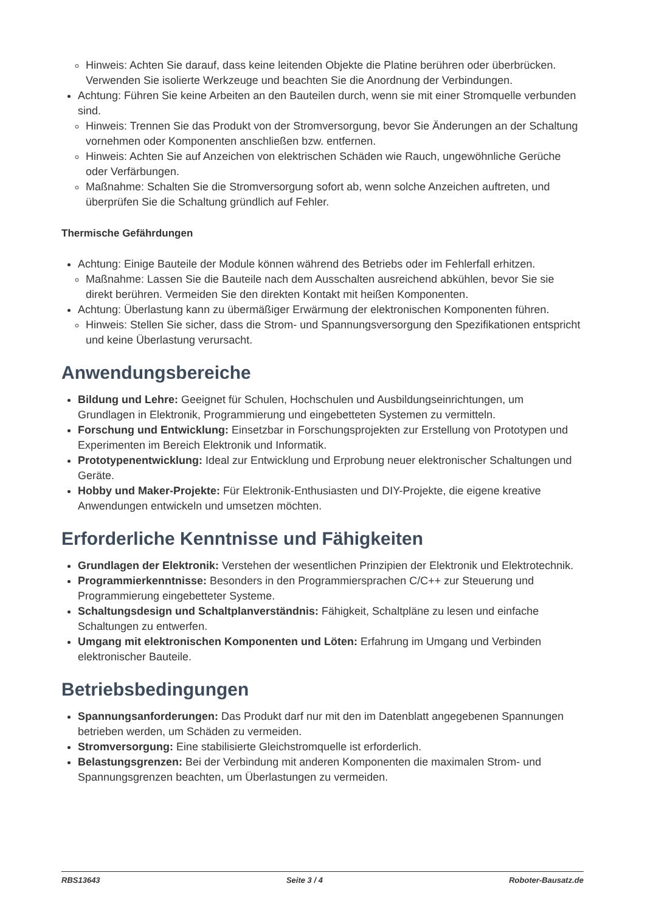Hinweis: Achten Sie darauf, dass keine leitenden Objekte die Platine berühren oder überbrücken. Verwenden Sie isolierte Werkzeuge und beachten Sie die Anordnung der Verbindungen.
Achtung: Führen Sie keine Arbeiten an den Bauteilen durch, wenn sie mit einer Stromquelle verbunden sind.
Hinweis: Trennen Sie das Produkt von der Stromversorgung, bevor Sie Änderungen an der Schaltung vornehmen oder Komponenten anschließen bzw. entfernen.
Hinweis: Achten Sie auf Anzeichen von elektrischen Schäden wie Rauch, ungewöhnliche Gerüche oder Verfärbungen.
Maßnahme: Schalten Sie die Stromversorgung sofort ab, wenn solche Anzeichen auftreten, und überprüfen Sie die Schaltung gründlich auf Fehler.
Thermische Gefährdungen
Achtung: Einige Bauteile der Module können während des Betriebs oder im Fehlerfall erhitzen.
Maßnahme: Lassen Sie die Bauteile nach dem Ausschalten ausreichend abkühlen, bevor Sie sie direkt berühren. Vermeiden Sie den direkten Kontakt mit heißen Komponenten.
Achtung: Überlastung kann zu übermäßiger Erwärmung der elektronischen Komponenten führen.
Hinweis: Stellen Sie sicher, dass die Strom- und Spannungsversorgung den Spezifikationen entspricht und keine Überlastung verursacht.
Anwendungsbereiche
Bildung und Lehre: Geeignet für Schulen, Hochschulen und Ausbildungseinrichtungen, um Grundlagen in Elektronik, Programmierung und eingebetteten Systemen zu vermitteln.
Forschung und Entwicklung: Einsetzbar in Forschungsprojekten zur Erstellung von Prototypen und Experimenten im Bereich Elektronik und Informatik.
Prototypenentwicklung: Ideal zur Entwicklung und Erprobung neuer elektronischer Schaltungen und Geräte.
Hobby und Maker-Projekte: Für Elektronik-Enthusiasten und DIY-Projekte, die eigene kreative Anwendungen entwickeln und umsetzen möchten.
Erforderliche Kenntnisse und Fähigkeiten
Grundlagen der Elektronik: Verstehen der wesentlichen Prinzipien der Elektronik und Elektrotechnik.
Programmierkenntnisse: Besonders in den Programmiersprachen C/C++ zur Steuerung und Programmierung eingebetteter Systeme.
Schaltungsdesign und Schaltplanverständnis: Fähigkeit, Schaltpläne zu lesen und einfache Schaltungen zu entwerfen.
Umgang mit elektronischen Komponenten und Löten: Erfahrung im Umgang und Verbinden elektronischer Bauteile.
Betriebsbedingungen
Spannungsanforderungen: Das Produkt darf nur mit den im Datenblatt angegebenen Spannungen betrieben werden, um Schäden zu vermeiden.
Stromversorgung: Eine stabilisierte Gleichstromquelle ist erforderlich.
Belastungsgrenzen: Bei der Verbindung mit anderen Komponenten die maximalen Strom- und Spannungsgrenzen beachten, um Überlastungen zu vermeiden.
RBS13643 Seite 3 / 4 Roboter-Bausatz.de